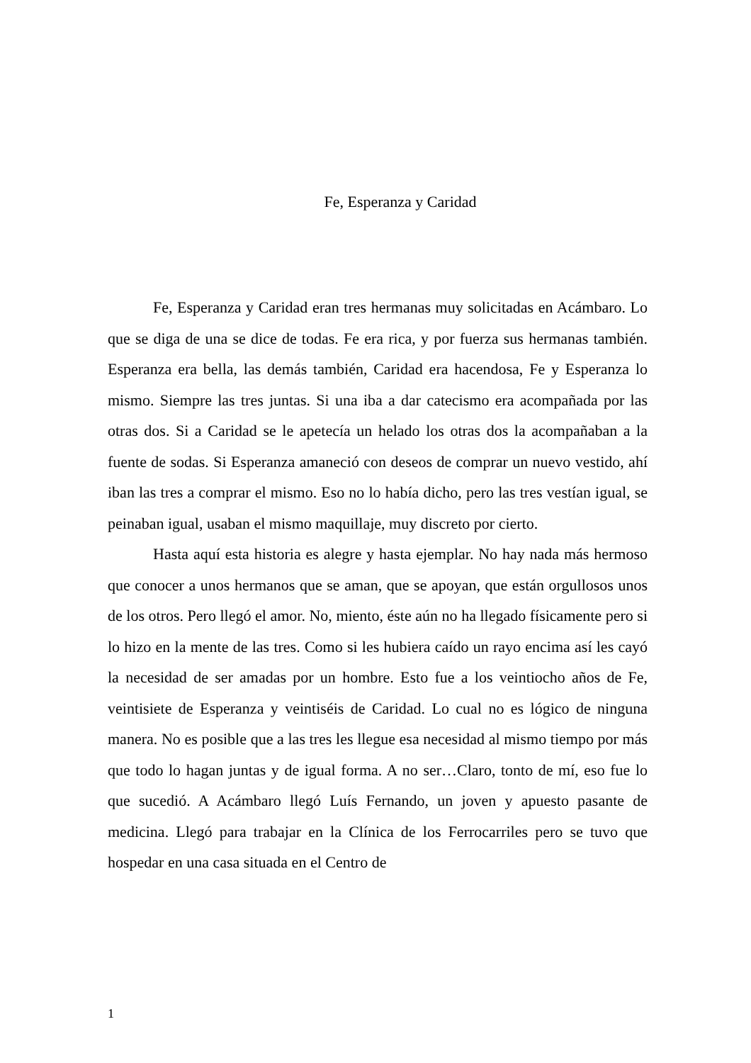Fe, Esperanza y Caridad
Fe, Esperanza y Caridad eran tres hermanas muy solicitadas en Acámbaro. Lo que se diga de una se dice de todas. Fe era rica, y por fuerza sus hermanas también. Esperanza era bella, las demás también, Caridad era hacendosa, Fe y Esperanza lo mismo. Siempre las tres juntas. Si una iba a dar catecismo era acompañada por las otras dos. Si a Caridad se le apetecía un helado los otras dos la acompañaban a la fuente de sodas. Si Esperanza amaneció con deseos de comprar un nuevo vestido, ahí iban las tres a comprar el mismo. Eso no lo había dicho, pero las tres vestían igual, se peinaban igual, usaban el mismo maquillaje, muy discreto por cierto.
Hasta aquí esta historia es alegre y hasta ejemplar. No hay nada más hermoso que conocer a unos hermanos que se aman, que se apoyan, que están orgullosos unos de los otros. Pero llegó el amor. No, miento, éste aún no ha llegado físicamente pero si lo hizo en la mente de las tres. Como si les hubiera caído un rayo encima así les cayó la necesidad de ser amadas por un hombre. Esto fue a los veintiocho años de Fe, veintisiete de Esperanza y veintiséis de Caridad. Lo cual no es lógico de ninguna manera. No es posible que a las tres les llegue esa necesidad al mismo tiempo por más que todo lo hagan juntas y de igual forma. A no ser…Claro, tonto de mí, eso fue lo que sucedió. A Acámbaro llegó Luís Fernando, un joven y apuesto pasante de medicina. Llegó para trabajar en la Clínica de los Ferrocarriles pero se tuvo que hospedar en una casa situada en el Centro de
1